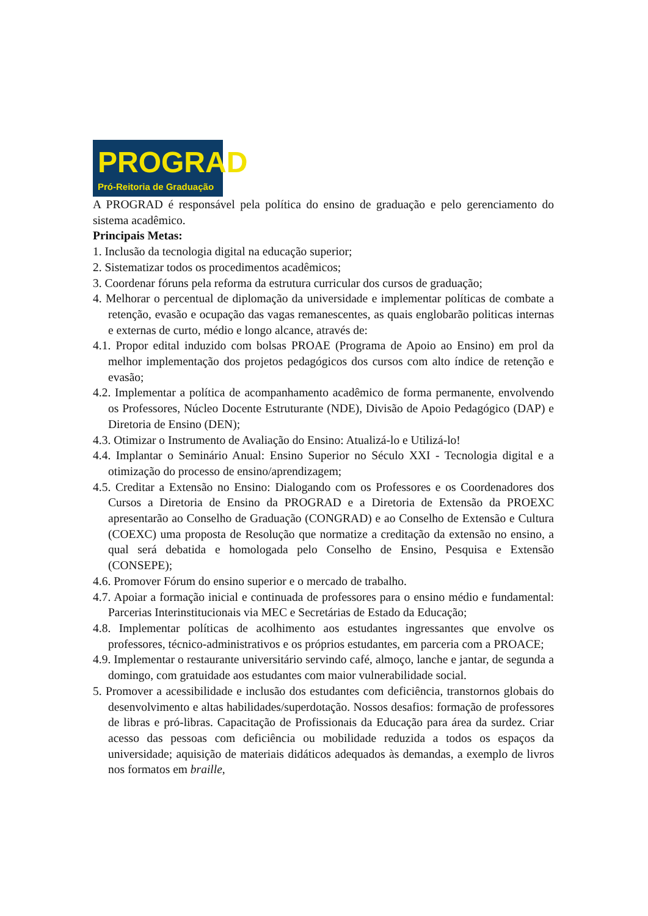PROGRAD
Pró-Reitoria de Graduação
A PROGRAD é responsável pela política do ensino de graduação e pelo gerenciamento do sistema acadêmico.
Principais Metas:
1. Inclusão da tecnologia digital na educação superior;
2. Sistematizar todos os procedimentos acadêmicos;
3. Coordenar fóruns pela reforma da estrutura curricular dos cursos de graduação;
4. Melhorar o percentual de diplomação da universidade e implementar políticas de combate a retenção, evasão e ocupação das vagas remanescentes, as quais englobarão politicas internas e externas de curto, médio e longo alcance, através de:
4.1. Propor edital induzido com bolsas PROAE (Programa de Apoio ao Ensino) em prol da melhor implementação dos projetos pedagógicos dos cursos com alto índice de retenção e evasão;
4.2. Implementar a política de acompanhamento acadêmico de forma permanente, envolvendo os Professores, Núcleo Docente Estruturante (NDE), Divisão de Apoio Pedagógico (DAP) e Diretoria de Ensino (DEN);
4.3. Otimizar o Instrumento de Avaliação do Ensino: Atualizá-lo e Utilizá-lo!
4.4. Implantar o Seminário Anual: Ensino Superior no Século XXI - Tecnologia digital e a otimização do processo de ensino/aprendizagem;
4.5. Creditar a Extensão no Ensino: Dialogando com os Professores e os Coordenadores dos Cursos a Diretoria de Ensino da PROGRAD e a Diretoria de Extensão da PROEXC apresentarão ao Conselho de Graduação (CONGRAD) e ao Conselho de Extensão e Cultura (COEXC) uma proposta de Resolução que normatize a creditação da extensão no ensino, a qual será debatida e homologada pelo Conselho de Ensino, Pesquisa e Extensão (CONSEPE);
4.6. Promover Fórum do ensino superior e o mercado de trabalho.
4.7. Apoiar a formação inicial e continuada de professores para o ensino médio e fundamental: Parcerias Interinstitucionais via MEC e Secretárias de Estado da Educação;
4.8. Implementar políticas de acolhimento aos estudantes ingressantes que envolve os professores, técnico-administrativos e os próprios estudantes, em parceria com a PROACE;
4.9. Implementar o restaurante universitário servindo café, almoço, lanche e jantar, de segunda a domingo, com gratuidade aos estudantes com maior vulnerabilidade social.
5. Promover a acessibilidade e inclusão dos estudantes com deficiência, transtornos globais do desenvolvimento e altas habilidades/superdotação. Nossos desafios: formação de professores de libras e pró-libras. Capacitação de Profissionais da Educação para área da surdez. Criar acesso das pessoas com deficiência ou mobilidade reduzida a todos os espaços da universidade; aquisição de materiais didáticos adequados às demandas, a exemplo de livros nos formatos em braille,